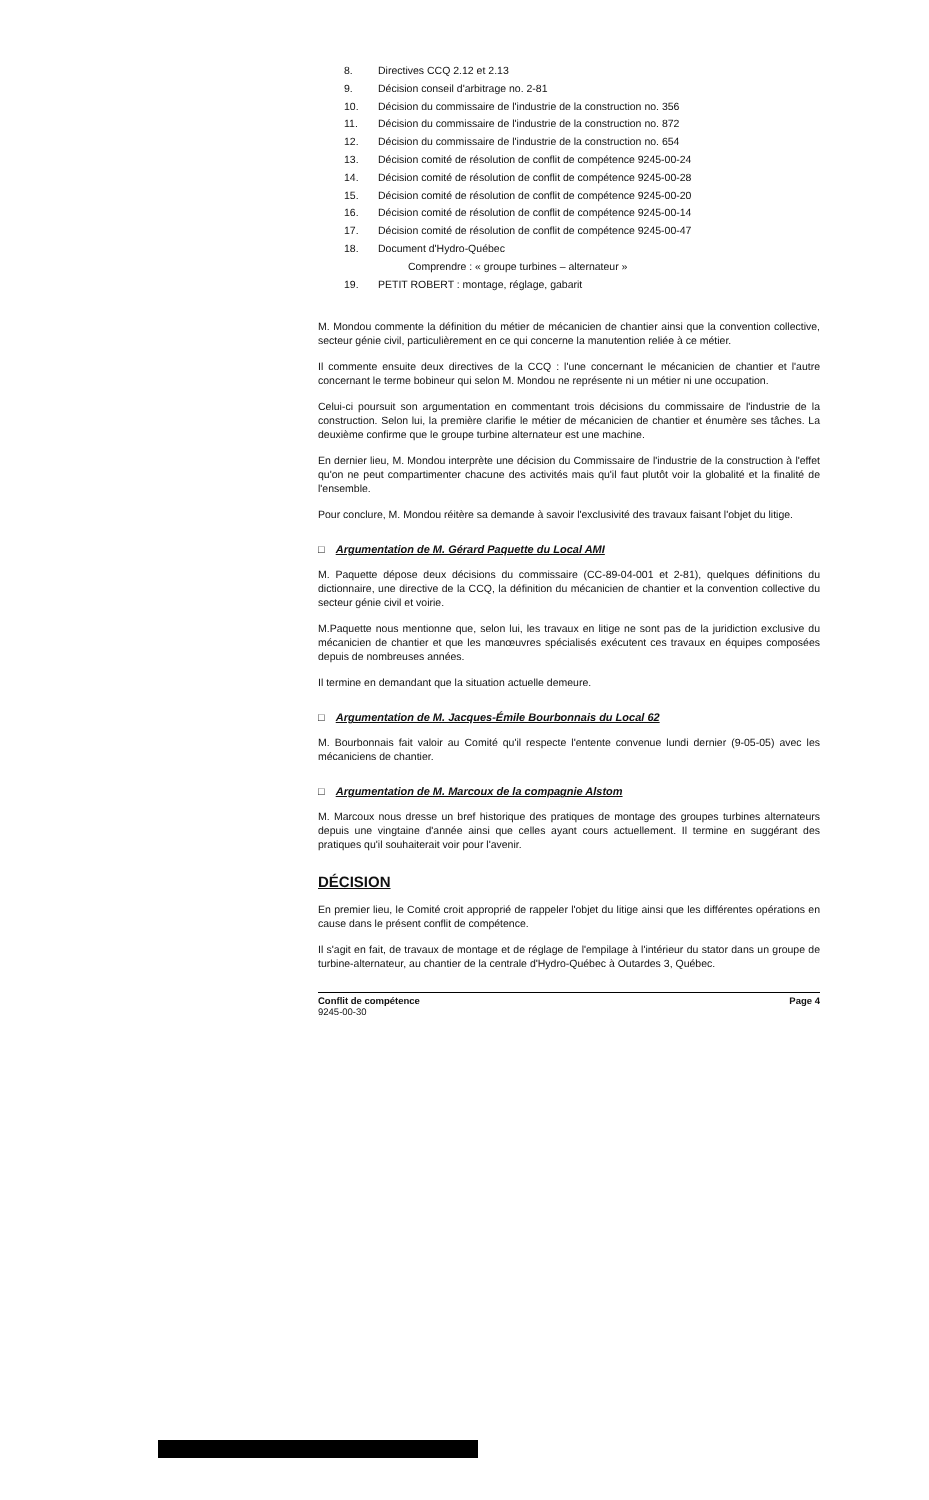8. Directives CCQ 2.12 et 2.13
9. Décision conseil d'arbitrage no. 2-81
10. Décision du commissaire de l'industrie de la construction no. 356
11. Décision du commissaire de l'industrie de la construction no. 872
12. Décision du commissaire de l'industrie de la construction no. 654
13. Décision comité de résolution de conflit de compétence 9245-00-24
14. Décision comité de résolution de conflit de compétence 9245-00-28
15. Décision comité de résolution de conflit de compétence 9245-00-20
16. Décision comité de résolution de conflit de compétence 9245-00-14
17. Décision comité de résolution de conflit de compétence 9245-00-47
18. Document d'Hydro-Québec
Comprendre : « groupe turbines – alternateur »
19. PETIT ROBERT : montage, réglage, gabarit
M. Mondou commente la définition du métier de mécanicien de chantier ainsi que la convention collective, secteur génie civil, particulièrement en ce qui concerne la manutention reliée à ce métier.
Il commente ensuite deux directives de la CCQ : l'une concernant le mécanicien de chantier et l'autre concernant le terme bobineur qui selon M. Mondou ne représente ni un métier ni une occupation.
Celui-ci poursuit son argumentation en commentant trois décisions du commissaire de l'industrie de la construction. Selon lui, la première clarifie le métier de mécanicien de chantier et énumère ses tâches. La deuxième confirme que le groupe turbine alternateur est une machine.
En dernier lieu, M. Mondou interprète une décision du Commissaire de l'industrie de la construction à l'effet qu'on ne peut compartimenter chacune des activités mais qu'il faut plutôt voir la globalité et la finalité de l'ensemble.
Pour conclure, M. Mondou réitère sa demande à savoir l'exclusivité des travaux faisant l'objet du litige.
□ Argumentation de M. Gérard Paquette du Local AMI
M. Paquette dépose deux décisions du commissaire (CC-89-04-001 et 2-81), quelques définitions du dictionnaire, une directive de la CCQ, la définition du mécanicien de chantier et la convention collective du secteur génie civil et voirie.
M.Paquette nous mentionne que, selon lui, les travaux en litige ne sont pas de la juridiction exclusive du mécanicien de chantier et que les manœuvres spécialisés exécutent ces travaux en équipes composées depuis de nombreuses années.
Il termine en demandant que la situation actuelle demeure.
□ Argumentation de M. Jacques-Émile Bourbonnais du Local 62
M. Bourbonnais fait valoir au Comité qu'il respecte l'entente convenue lundi dernier (9-05-05) avec les mécaniciens de chantier.
□ Argumentation de M. Marcoux de la compagnie Alstom
M. Marcoux nous dresse un bref historique des pratiques de montage des groupes turbines alternateurs depuis une vingtaine d'année ainsi que celles ayant cours actuellement. Il termine en suggérant des pratiques qu'il souhaiterait voir pour l'avenir.
DÉCISION
En premier lieu, le Comité croit approprié de rappeler l'objet du litige ainsi que les différentes opérations en cause dans le présent conflit de compétence.
Il s'agit en fait, de travaux de montage et de réglage de l'empilage à l'intérieur du stator dans un groupe de turbine-alternateur, au chantier de la centrale d'Hydro-Québec à Outardes 3, Québec.
Conflit de compétence
9245-00-30 Page 4